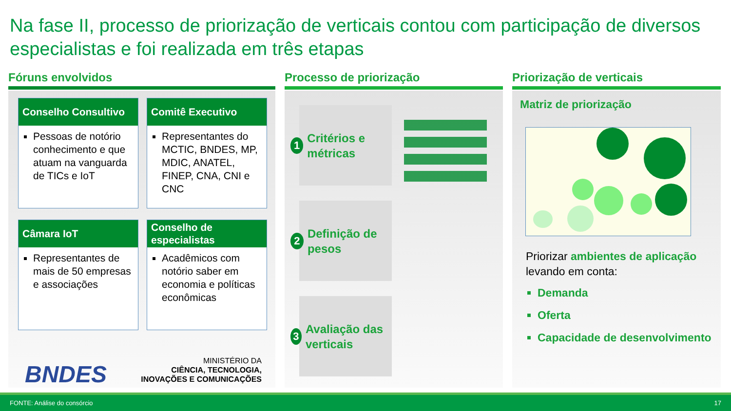Na fase II, processo de priorização de verticais contou com participação de diversos especialistas e foi realizada em três etapas
Fóruns envolvidos
Conselho Consultivo
Pessoas de notório conhecimento e que atuam na vanguarda de TICs e IoT
Comitê Executivo
Representantes do MCTIC, BNDES, MP, MDIC, ANATEL, FINEP, CNA, CNI e CNC
Câmara IoT
Representantes de mais de 50 empresas e associações
Conselho de especialistas
Acadêmicos com notório saber em economia e políticas econômicas
BNDES
MINISTÉRIO DA
CIÊNCIA, TECNOLOGIA,
INOVAÇÕES E COMUNICAÇÕES
Processo de priorização
1
Critérios e métricas
2
Definição de pesos
3
Avaliação das verticais
Priorização de verticais
Matriz de priorização
Priorizar ambientes de aplicação levando em conta:
Demanda
Oferta
Capacidade de desenvolvimento
FONTE: Análise do consórcio 17